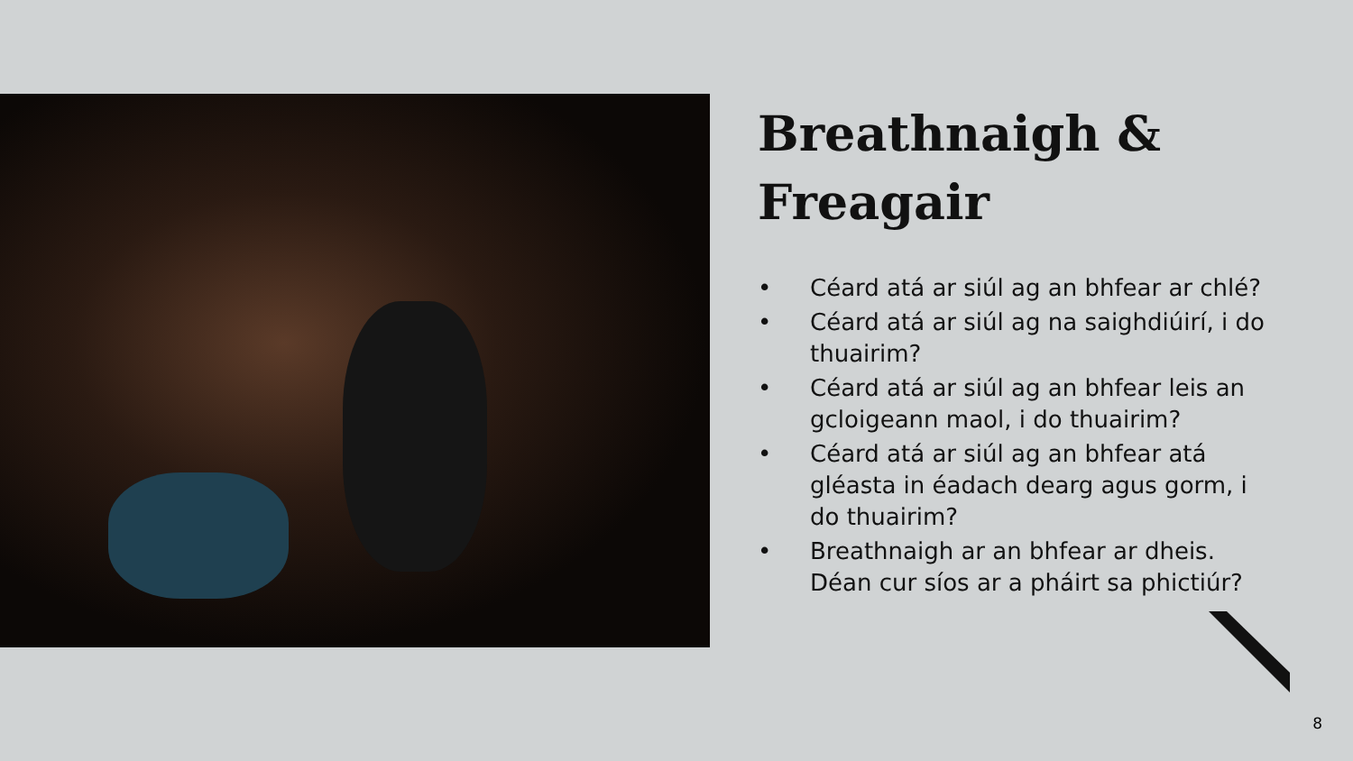Breathnaigh &
Freagair
• Céard atá ar siúl ag an bhfear ar chlé?
• Céard atá ar siúl ag na saighdiúirí, i do thuairim?
• Céard atá ar siúl ag an bhfear leis an gcloigeann maol, i do thuairim?
• Céard atá ar siúl ag an bhfear atá gléasta in éadach dearg agus gorm, i do thuairim?
• Breathnaigh ar an bhfear ar dheis. Déan cur síos ar a pháirt sa phictiúr?
8